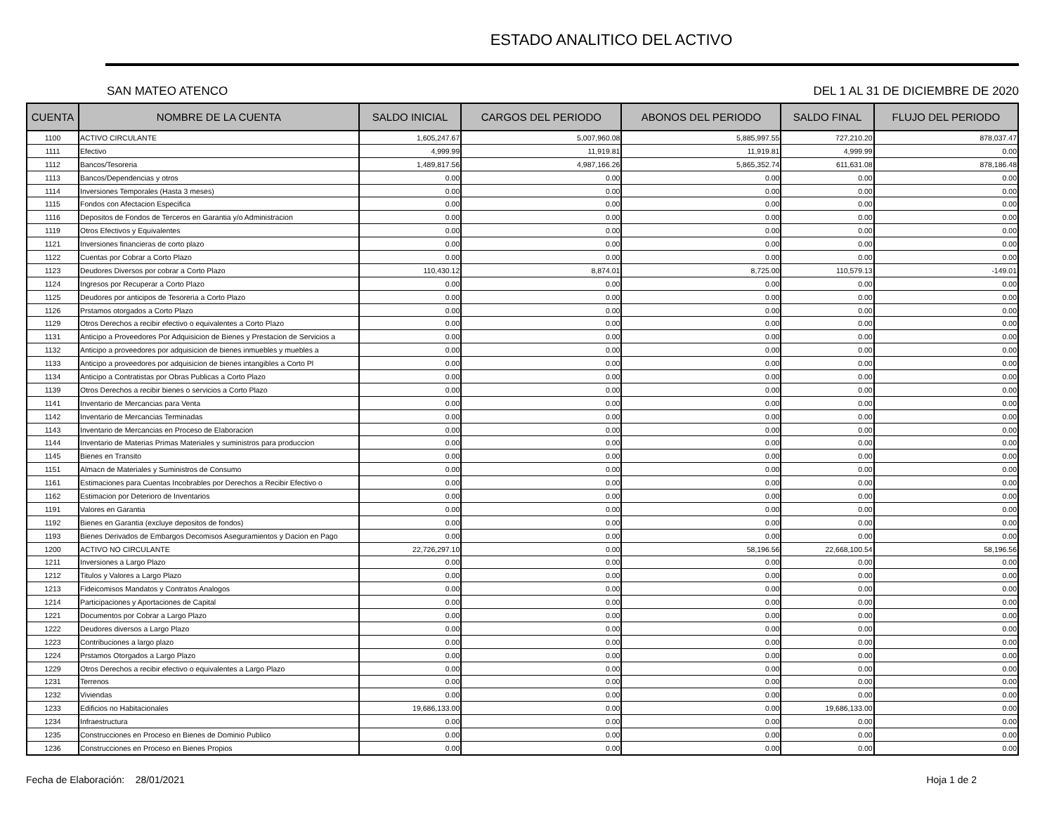ESTADO ANALITICO DEL ACTIVO
SAN MATEO ATENCO DEL 1 AL 31 DE DICIEMBRE DE 2020
| CUENTA | NOMBRE DE LA CUENTA | SALDO INICIAL | CARGOS DEL PERIODO | ABONOS DEL PERIODO | SALDO FINAL | FLUJO DEL PERIODO |
| --- | --- | --- | --- | --- | --- | --- |
| 1100 | ACTIVO CIRCULANTE | 1,605,247.67 | 5,007,960.08 | 5,885,997.55 | 727,210.20 | 878,037.47 |
| 1111 | Efectivo | 4,999.99 | 11,919.81 | 11,919.81 | 4,999.99 | 0.00 |
| 1112 | Bancos/Tesoreria | 1,489,817.56 | 4,987,166.26 | 5,865,352.74 | 611,631.08 | 878,186.48 |
| 1113 | Bancos/Dependencias y otros | 0.00 | 0.00 | 0.00 | 0.00 | 0.00 |
| 1114 | Inversiones Temporales (Hasta 3 meses) | 0.00 | 0.00 | 0.00 | 0.00 | 0.00 |
| 1115 | Fondos con Afectacion Especifica | 0.00 | 0.00 | 0.00 | 0.00 | 0.00 |
| 1116 | Depositos de Fondos de Terceros en Garantia y/o Administracion | 0.00 | 0.00 | 0.00 | 0.00 | 0.00 |
| 1119 | Otros Efectivos y Equivalentes | 0.00 | 0.00 | 0.00 | 0.00 | 0.00 |
| 1121 | Inversiones financieras de corto plazo | 0.00 | 0.00 | 0.00 | 0.00 | 0.00 |
| 1122 | Cuentas por Cobrar a Corto Plazo | 0.00 | 0.00 | 0.00 | 0.00 | 0.00 |
| 1123 | Deudores Diversos por cobrar a Corto Plazo | 110,430.12 | 8,874.01 | 8,725.00 | 110,579.13 | -149.01 |
| 1124 | Ingresos por Recuperar a Corto Plazo | 0.00 | 0.00 | 0.00 | 0.00 | 0.00 |
| 1125 | Deudores por anticipos de Tesoreria a Corto Plazo | 0.00 | 0.00 | 0.00 | 0.00 | 0.00 |
| 1126 | Prstamos otorgados a Corto Plazo | 0.00 | 0.00 | 0.00 | 0.00 | 0.00 |
| 1129 | Otros Derechos a recibir efectivo o equivalentes a Corto Plazo | 0.00 | 0.00 | 0.00 | 0.00 | 0.00 |
| 1131 | Anticipo a Proveedores Por Adquisicion de Bienes y Prestacion de Servicios a | 0.00 | 0.00 | 0.00 | 0.00 | 0.00 |
| 1132 | Anticipo a proveedores por adquisicion de bienes inmuebles y muebles a | 0.00 | 0.00 | 0.00 | 0.00 | 0.00 |
| 1133 | Anticipo a proveedores por adquisicion de bienes intangibles a Corto Pl | 0.00 | 0.00 | 0.00 | 0.00 | 0.00 |
| 1134 | Anticipo a Contratistas por Obras Publicas a Corto Plazo | 0.00 | 0.00 | 0.00 | 0.00 | 0.00 |
| 1139 | Otros Derechos a recibir bienes o servicios a Corto Plazo | 0.00 | 0.00 | 0.00 | 0.00 | 0.00 |
| 1141 | Inventario de Mercancias para Venta | 0.00 | 0.00 | 0.00 | 0.00 | 0.00 |
| 1142 | Inventario de Mercancias Terminadas | 0.00 | 0.00 | 0.00 | 0.00 | 0.00 |
| 1143 | Inventario de Mercancias en Proceso de Elaboracion | 0.00 | 0.00 | 0.00 | 0.00 | 0.00 |
| 1144 | Inventario de Materias Primas Materiales y suministros para produccion | 0.00 | 0.00 | 0.00 | 0.00 | 0.00 |
| 1145 | Bienes en Transito | 0.00 | 0.00 | 0.00 | 0.00 | 0.00 |
| 1151 | Almacn de Materiales y Suministros de Consumo | 0.00 | 0.00 | 0.00 | 0.00 | 0.00 |
| 1161 | Estimaciones para Cuentas Incobrables por Derechos a Recibir Efectivo o | 0.00 | 0.00 | 0.00 | 0.00 | 0.00 |
| 1162 | Estimacion por Deterioro de Inventarios | 0.00 | 0.00 | 0.00 | 0.00 | 0.00 |
| 1191 | Valores en Garantia | 0.00 | 0.00 | 0.00 | 0.00 | 0.00 |
| 1192 | Bienes en Garantia (excluye depositos de fondos) | 0.00 | 0.00 | 0.00 | 0.00 | 0.00 |
| 1193 | Bienes Derivados de Embargos Decomisos Aseguramientos y Dacion en Pago | 0.00 | 0.00 | 0.00 | 0.00 | 0.00 |
| 1200 | ACTIVO NO CIRCULANTE | 22,726,297.10 | 0.00 | 58,196.56 | 22,668,100.54 | 58,196.56 |
| 1211 | Inversiones a Largo Plazo | 0.00 | 0.00 | 0.00 | 0.00 | 0.00 |
| 1212 | Titulos y Valores a Largo Plazo | 0.00 | 0.00 | 0.00 | 0.00 | 0.00 |
| 1213 | Fideicomisos Mandatos y Contratos Analogos | 0.00 | 0.00 | 0.00 | 0.00 | 0.00 |
| 1214 | Participaciones y Aportaciones de Capital | 0.00 | 0.00 | 0.00 | 0.00 | 0.00 |
| 1221 | Documentos por Cobrar a Largo Plazo | 0.00 | 0.00 | 0.00 | 0.00 | 0.00 |
| 1222 | Deudores diversos a Largo Plazo | 0.00 | 0.00 | 0.00 | 0.00 | 0.00 |
| 1223 | Contribuciones a largo plazo | 0.00 | 0.00 | 0.00 | 0.00 | 0.00 |
| 1224 | Prstamos Otorgados a Largo Plazo | 0.00 | 0.00 | 0.00 | 0.00 | 0.00 |
| 1229 | Otros Derechos a recibir efectivo o equivalentes a Largo Plazo | 0.00 | 0.00 | 0.00 | 0.00 | 0.00 |
| 1231 | Terrenos | 0.00 | 0.00 | 0.00 | 0.00 | 0.00 |
| 1232 | Viviendas | 0.00 | 0.00 | 0.00 | 0.00 | 0.00 |
| 1233 | Edificios no Habitacionales | 19,686,133.00 | 0.00 | 0.00 | 19,686,133.00 | 0.00 |
| 1234 | Infraestructura | 0.00 | 0.00 | 0.00 | 0.00 | 0.00 |
| 1235 | Construcciones en Proceso en Bienes de Dominio Publico | 0.00 | 0.00 | 0.00 | 0.00 | 0.00 |
| 1236 | Construcciones en Proceso en Bienes Propios | 0.00 | 0.00 | 0.00 | 0.00 | 0.00 |
Fecha de Elaboración: 28/01/2021 Hoja 1 de 2